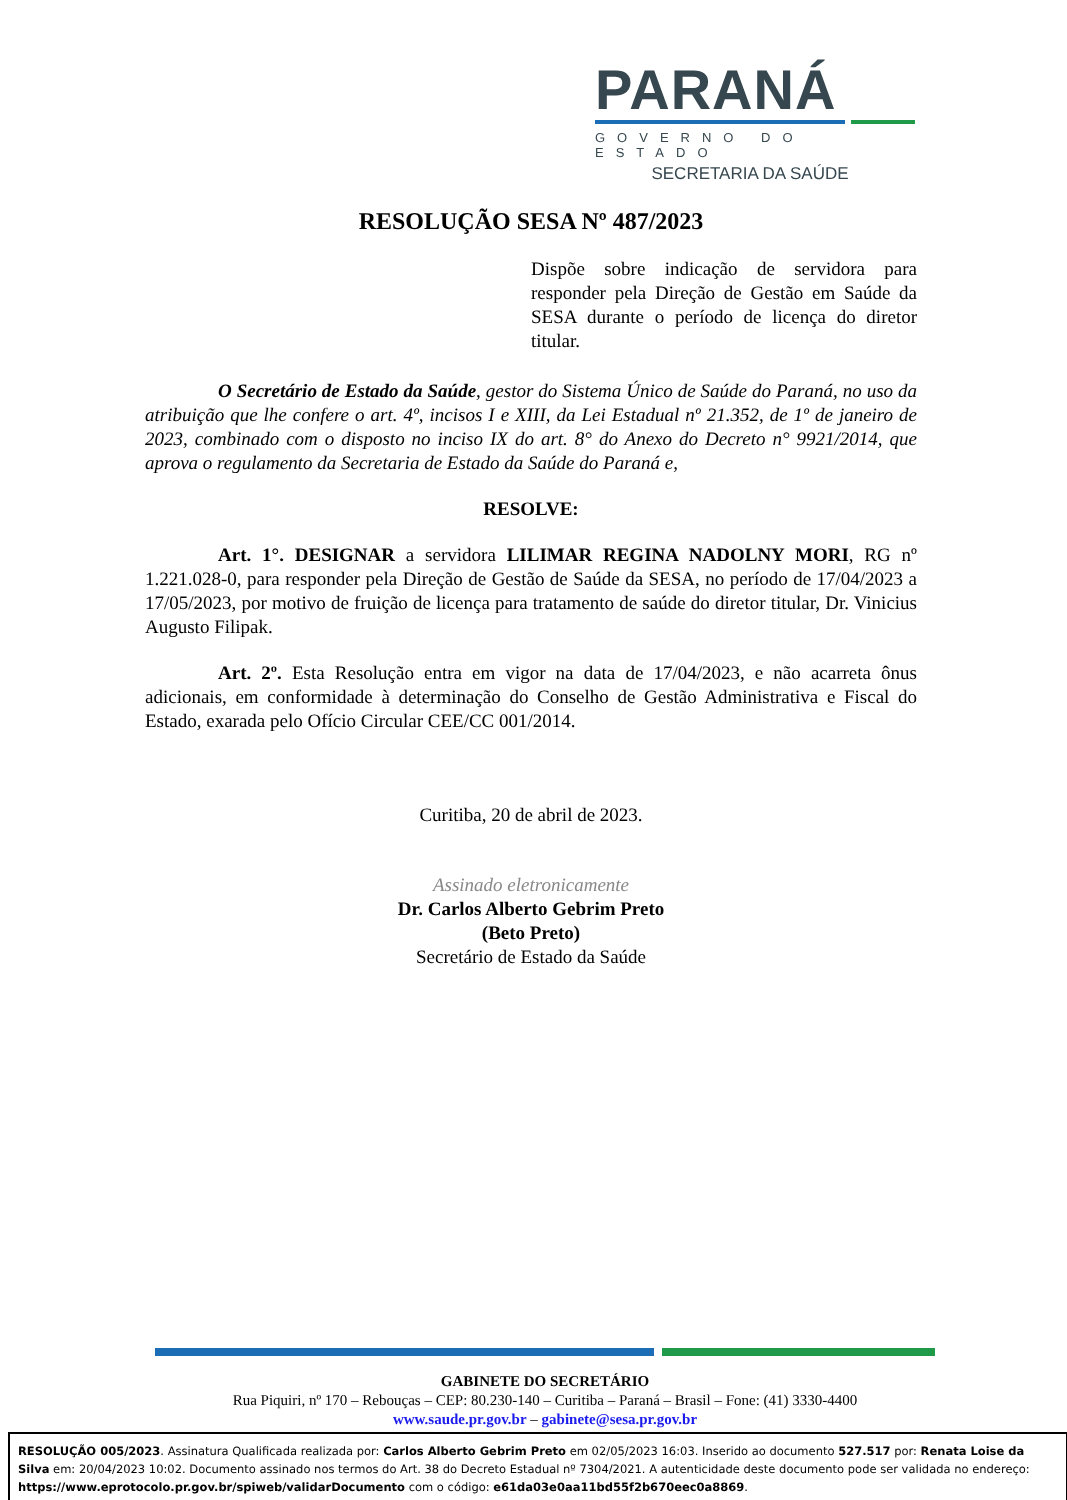PARANÁ
GOVERNO DO ESTADO
SECRETARIA DA SAÚDE
RESOLUÇÃO SESA Nº 487/2023
Dispõe sobre indicação de servidora para responder pela Direção de Gestão em Saúde da SESA durante o período de licença do diretor titular.
O Secretário de Estado da Saúde, gestor do Sistema Único de Saúde do Paraná, no uso da atribuição que lhe confere o art. 4º, incisos I e XIII, da Lei Estadual nº 21.352, de 1º de janeiro de 2023, combinado com o disposto no inciso IX do art. 8° do Anexo do Decreto n° 9921/2014, que aprova o regulamento da Secretaria de Estado da Saúde do Paraná e,
RESOLVE:
Art. 1°. DESIGNAR a servidora LILIMAR REGINA NADOLNY MORI, RG nº 1.221.028-0, para responder pela Direção de Gestão de Saúde da SESA, no período de 17/04/2023 a 17/05/2023, por motivo de fruição de licença para tratamento de saúde do diretor titular, Dr. Vinicius Augusto Filipak.
Art. 2º. Esta Resolução entra em vigor na data de 17/04/2023, e não acarreta ônus adicionais, em conformidade à determinação do Conselho de Gestão Administrativa e Fiscal do Estado, exarada pelo Ofício Circular CEE/CC 001/2014.
Curitiba, 20 de abril de 2023.
Assinado eletronicamente
Dr. Carlos Alberto Gebrim Preto
(Beto Preto)
Secretário de Estado da Saúde
GABINETE DO SECRETÁRIO
Rua Piquiri, nº 170 – Rebouças – CEP: 80.230-140 – Curitiba – Paraná – Brasil – Fone: (41) 3330-4400
www.saude.pr.gov.br – gabinete@sesa.pr.gov.br
RESOLUÇÃO 005/2023. Assinatura Qualificada realizada por: Carlos Alberto Gebrim Preto em 02/05/2023 16:03. Inserido ao documento 527.517 por: Renata Loise da Silva em: 20/04/2023 10:02. Documento assinado nos termos do Art. 38 do Decreto Estadual nº 7304/2021. A autenticidade deste documento pode ser validada no endereço: https://www.eprotocolo.pr.gov.br/spiweb/validarDocumento com o código: e61da03e0aa11bd55f2b670eec0a8869.